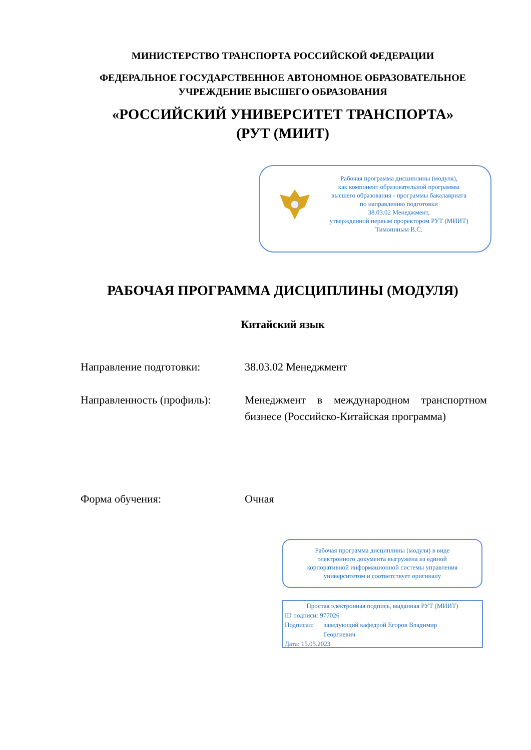МИНИСТЕРСТВО ТРАНСПОРТА РОССИЙСКОЙ ФЕДЕРАЦИИ
ФЕДЕРАЛЬНОЕ ГОСУДАРСТВЕННОЕ АВТОНОМНОЕ ОБРАЗОВАТЕЛЬНОЕ
УЧРЕЖДЕНИЕ ВЫСШЕГО ОБРАЗОВАНИЯ
«РОССИЙСКИЙ УНИВЕРСИТЕТ ТРАНСПОРТА»
(РУТ (МИИТ)
Рабочая программа дисциплины (модуля),
как компонент образовательной программы
высшего образования - программы бакалавриата
по направлению подготовки
38.03.02 Менеджмент,
утвержденной первым проректором РУТ (МИИТ)
Тимониным В.С.
РАБОЧАЯ ПРОГРАММА ДИСЦИПЛИНЫ (МОДУЛЯ)
Китайский язык
Направление подготовки: 38.03.02 Менеджмент
Направленность (профиль):
Менеджмент в международном транспортном бизнесе (Российско-Китайская программа)
Форма обучения: Очная
Рабочая программа дисциплины (модуля) в виде
электронного документа выгружена из единой
корпоративной информационной системы управления
университетом и соответствует оригиналу
Простая электронная подпись, выданная РУТ (МИИТ)
ID подписи: 977026
Подписал: заведующий кафедрой Егоров Владимир
Георгиевич
Дата: 15.05.2023